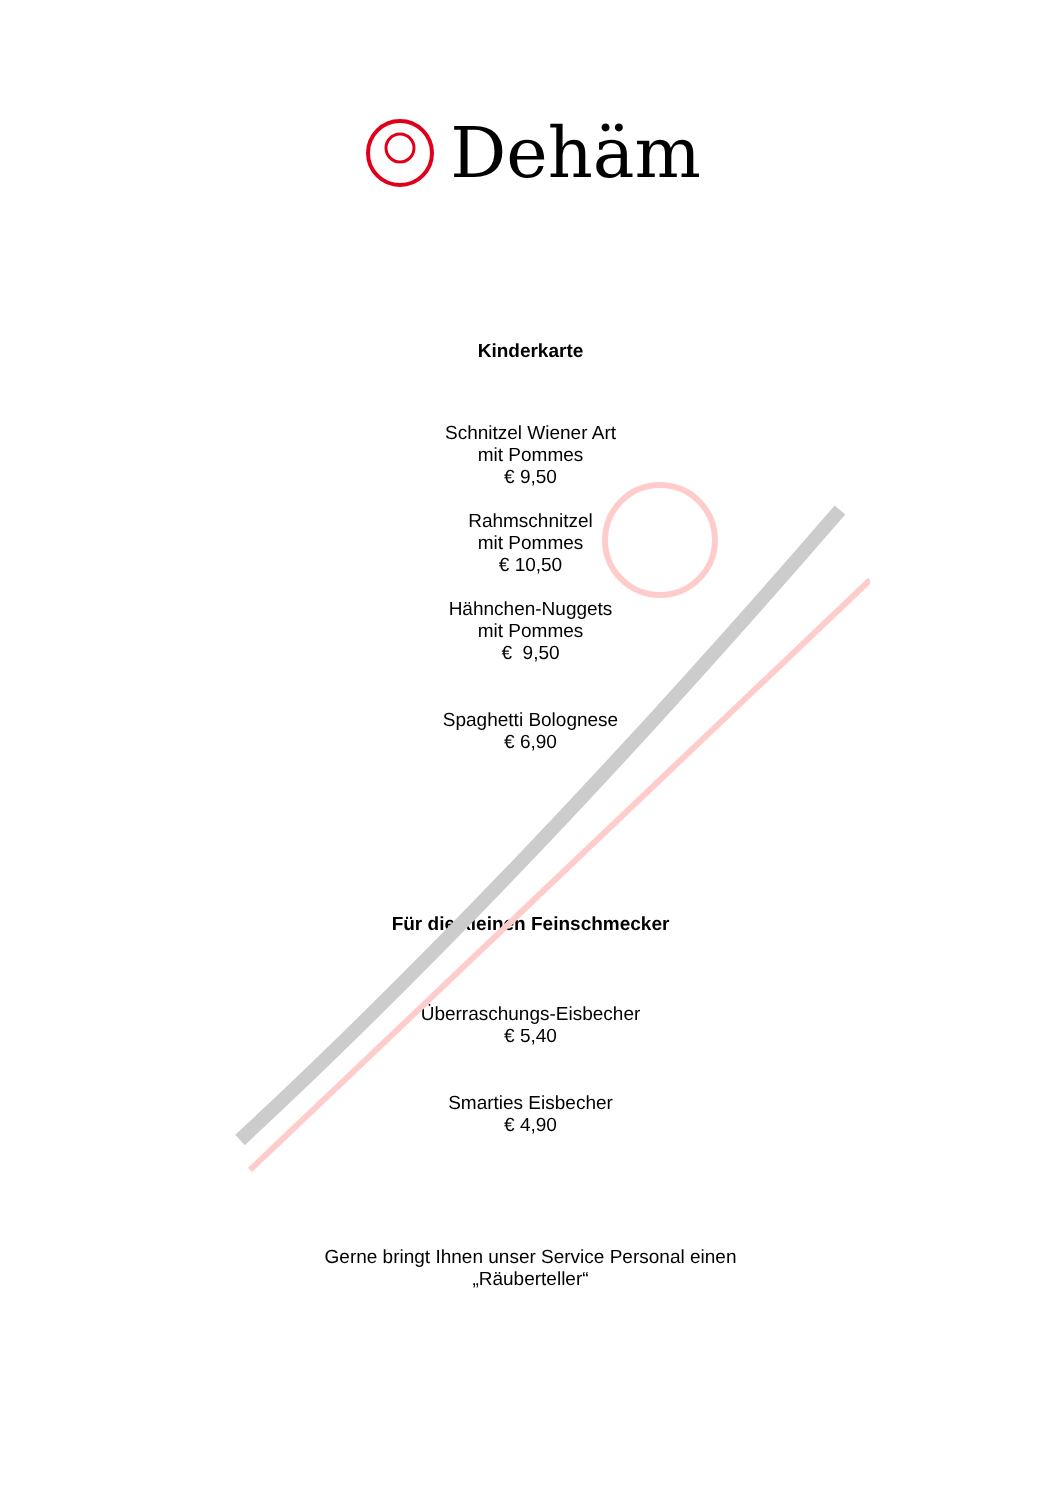Dehäm
Kinderkarte
Schnitzel Wiener Art
mit Pommes
€ 9,50
Rahmschnitzel
mit Pommes
€ 10,50
Hähnchen-Nuggets
mit Pommes
€ 9,50
Spaghetti Bolognese
€ 6,90
Für die kleinen Feinschmecker
Überraschungs-Eisbecher
€ 5,40
Smarties Eisbecher
€ 4,90
Gerne bringt Ihnen unser Service Personal einen
„Räuberteller“